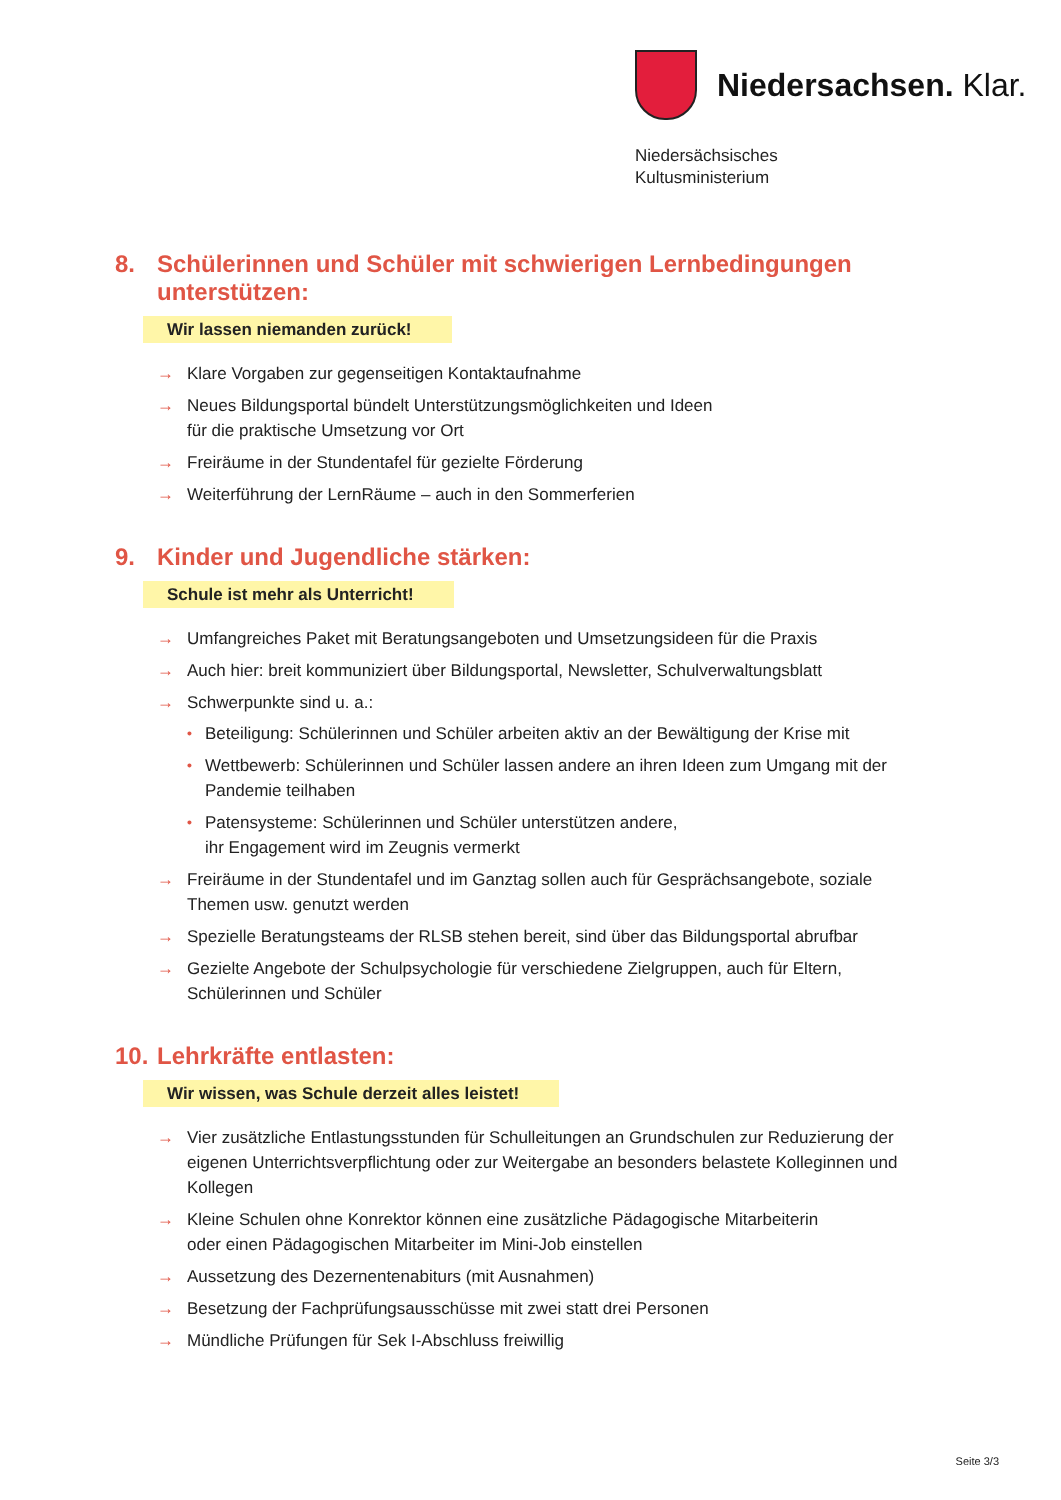Niedersachsen. Klar.
Niedersächsisches
Kultusministerium
8. Schülerinnen und Schüler mit schwierigen Lernbedingungen unterstützen:
Wir lassen niemanden zurück!
→ Klare Vorgaben zur gegenseitigen Kontaktaufnahme
→ Neues Bildungsportal bündelt Unterstützungsmöglichkeiten und Ideen
für die praktische Umsetzung vor Ort
→ Freiräume in der Stundentafel für gezielte Förderung
→ Weiterführung der LernRäume – auch in den Sommerferien
9. Kinder und Jugendliche stärken:
Schule ist mehr als Unterricht!
→ Umfangreiches Paket mit Beratungsangeboten und Umsetzungsideen für die Praxis
→ Auch hier: breit kommuniziert über Bildungsportal, Newsletter, Schulverwaltungsblatt
→ Schwerpunkte sind u. a.:
• Beteiligung: Schülerinnen und Schüler arbeiten aktiv an der Bewältigung der Krise mit
• Wettbewerb: Schülerinnen und Schüler lassen andere an ihren Ideen zum Umgang mit der Pandemie teilhaben
• Patensysteme: Schülerinnen und Schüler unterstützen andere,
ihr Engagement wird im Zeugnis vermerkt
→ Freiräume in der Stundentafel und im Ganztag sollen auch für Gesprächsangebote, soziale Themen usw. genutzt werden
→ Spezielle Beratungsteams der RLSB stehen bereit, sind über das Bildungsportal abrufbar
→ Gezielte Angebote der Schulpsychologie für verschiedene Zielgruppen, auch für Eltern, Schülerinnen und Schüler
10. Lehrkräfte entlasten:
Wir wissen, was Schule derzeit alles leistet!
→ Vier zusätzliche Entlastungsstunden für Schulleitungen an Grundschulen zur Reduzierung der eigenen Unterrichtsverpflichtung oder zur Weitergabe an besonders belastete Kolleginnen und Kollegen
→ Kleine Schulen ohne Konrektor können eine zusätzliche Pädagogische Mitarbeiterin
oder einen Pädagogischen Mitarbeiter im Mini-Job einstellen
→ Aussetzung des Dezernentenabiturs (mit Ausnahmen)
→ Besetzung der Fachprüfungsausschüsse mit zwei statt drei Personen
→ Mündliche Prüfungen für Sek I-Abschluss freiwillig
Seite 3/3